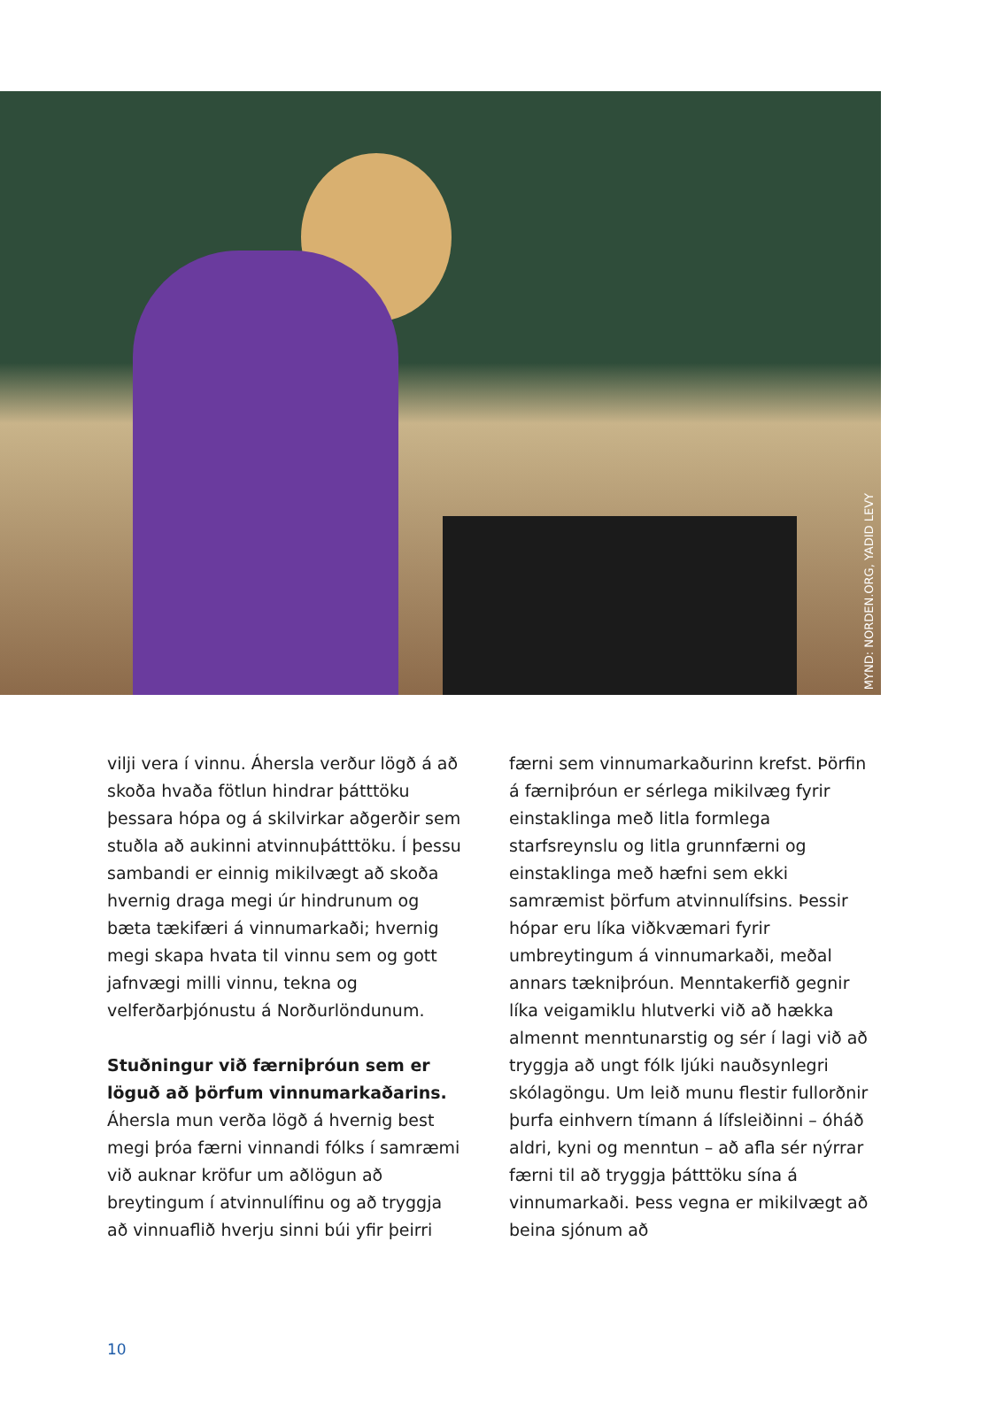MYND: NORDEN.ORG, YADID LEVY
vilji vera í vinnu. Áhersla verður lögð á að skoða hvaða fötlun hindrar þátttöku þessara hópa og á skilvirkar aðgerðir sem stuðla að aukinni atvinnuþátttöku. Í þessu sambandi er einnig mikilvægt að skoða hvernig draga megi úr hindrunum og bæta tækifæri á vinnumarkaði; hvernig megi skapa hvata til vinnu sem og gott jafnvægi milli vinnu, tekna og velferðarþjónustu á Norðurlöndunum.
Stuðningur við færniþróun sem er löguð að þörfum vinnumarkaðarins. Áhersla mun verða lögð á hvernig best megi þróa færni vinnandi fólks í samræmi við auknar kröfur um aðlögun að breytingum í atvinnulífinu og að tryggja að vinnuaflið hverju sinni búi yfir þeirri
færni sem vinnumarkaðurinn krefst. Þörfin á færniþróun er sérlega mikilvæg fyrir einstaklinga með litla formlega starfsreynslu og litla grunnfærni og einstaklinga með hæfni sem ekki samræmist þörfum atvinnulífsins. Þessir hópar eru líka viðkvæmari fyrir umbreytingum á vinnumarkaði, meðal annars tækniþróun. Menntakerfið gegnir líka veigamiklu hlutverki við að hækka almennt menntunarstig og sér í lagi við að tryggja að ungt fólk ljúki nauðsynlegri skólagöngu. Um leið munu flestir fullorðnir þurfa einhvern tímann á lífsleiðinni – óháð aldri, kyni og menntun – að afla sér nýrrar færni til að tryggja þátttöku sína á vinnumarkaði. Þess vegna er mikilvægt að beina sjónum að
10